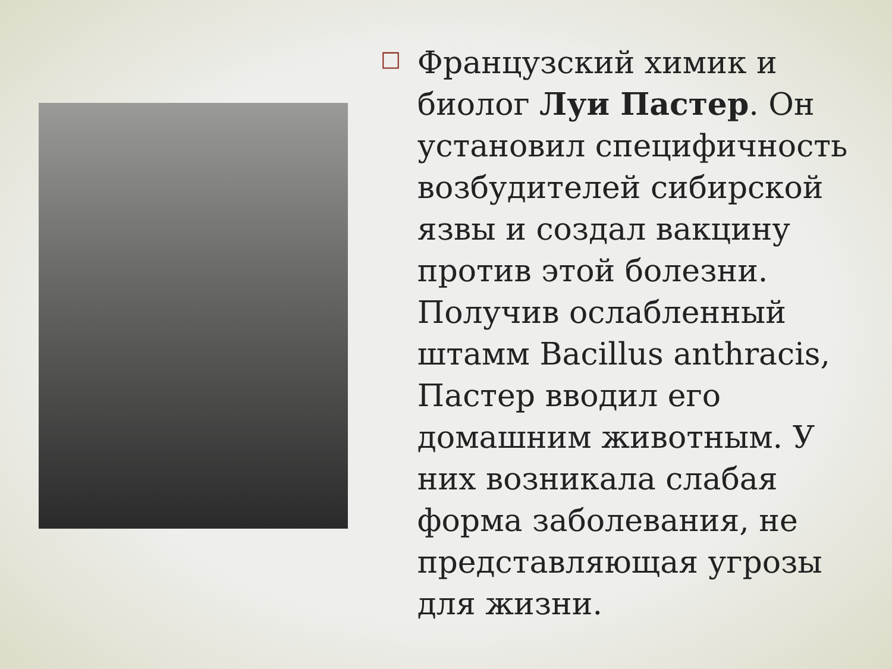□
Французский химик и биолог Луи Пастер. Он установил специфичность возбудителей сибирской язвы и создал вакцину против этой болезни. Получив ослабленный штамм Bacillus anthracis, Пастер вводил его домашним животным. У них возникала слабая форма заболевания, не представляющая угрозы для жизни.